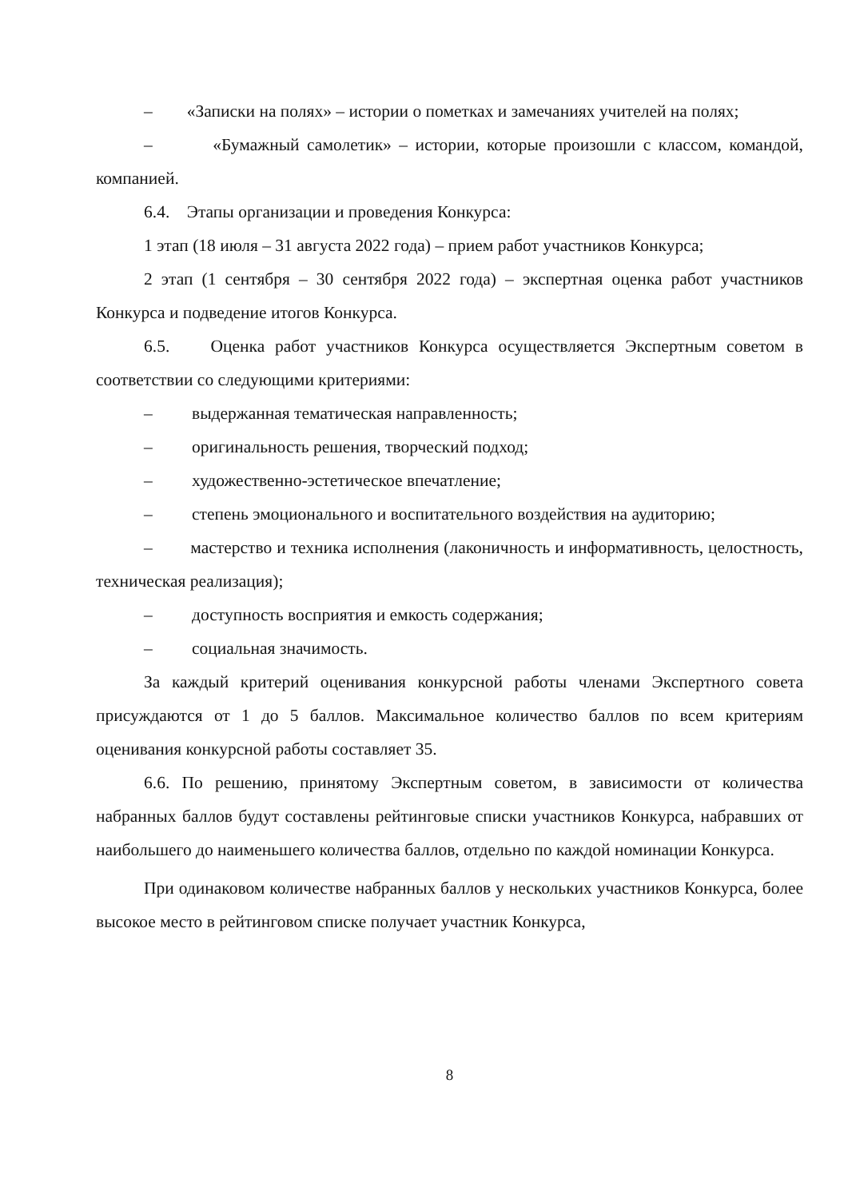– «Записки на полях» – истории о пометках и замечаниях учителей на полях;
– «Бумажный самолетик» – истории, которые произошли с классом, командой, компанией.
6.4. Этапы организации и проведения Конкурса:
1 этап (18 июля – 31 августа 2022 года) – прием работ участников Конкурса;
2 этап (1 сентября – 30 сентября 2022 года) – экспертная оценка работ участников Конкурса и подведение итогов Конкурса.
6.5. Оценка работ участников Конкурса осуществляется Экспертным советом в соответствии со следующими критериями:
– выдержанная тематическая направленность;
– оригинальность решения, творческий подход;
– художественно-эстетическое впечатление;
– степень эмоционального и воспитательного воздействия на аудиторию;
– мастерство и техника исполнения (лаконичность и информативность, целостность, техническая реализация);
– доступность восприятия и емкость содержания;
– социальная значимость.
За каждый критерий оценивания конкурсной работы членами Экспертного совета присуждаются от 1 до 5 баллов. Максимальное количество баллов по всем критериям оценивания конкурсной работы составляет 35.
6.6. По решению, принятому Экспертным советом, в зависимости от количества набранных баллов будут составлены рейтинговые списки участников Конкурса, набравших от наибольшего до наименьшего количества баллов, отдельно по каждой номинации Конкурса.
При одинаковом количестве набранных баллов у нескольких участников Конкурса, более высокое место в рейтинговом списке получает участник Конкурса,
8